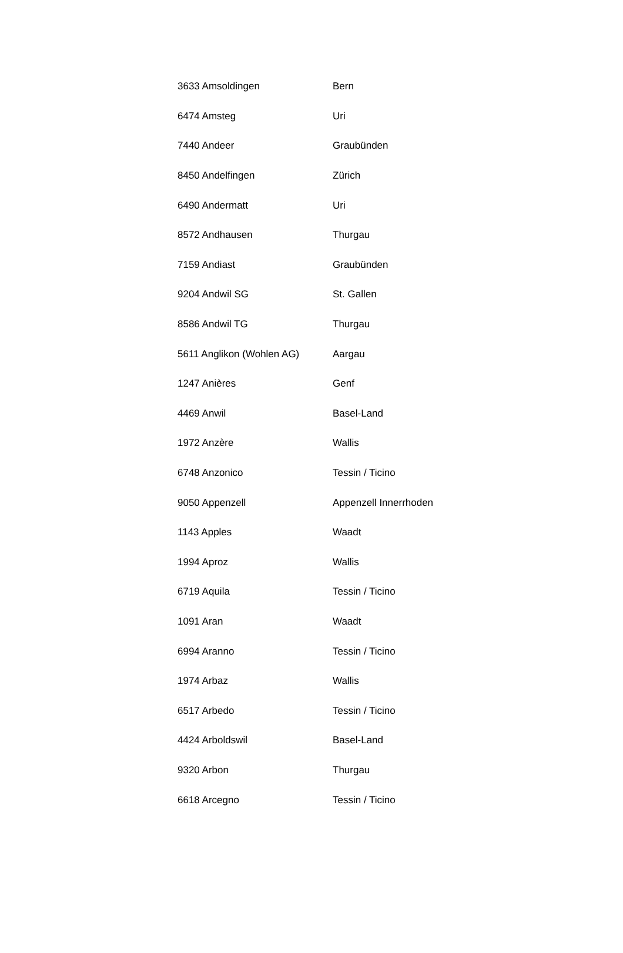| 3633 Amsoldingen | Bern |
| 6474 Amsteg | Uri |
| 7440 Andeer | Graubünden |
| 8450 Andelfingen | Zürich |
| 6490 Andermatt | Uri |
| 8572 Andhausen | Thurgau |
| 7159 Andiast | Graubünden |
| 9204 Andwil SG | St. Gallen |
| 8586 Andwil TG | Thurgau |
| 5611 Anglikon (Wohlen AG) | Aargau |
| 1247 Anières | Genf |
| 4469 Anwil | Basel-Land |
| 1972 Anzère | Wallis |
| 6748 Anzonico | Tessin / Ticino |
| 9050 Appenzell | Appenzell Innerrhoden |
| 1143 Apples | Waadt |
| 1994 Aproz | Wallis |
| 6719 Aquila | Tessin / Ticino |
| 1091 Aran | Waadt |
| 6994 Aranno | Tessin / Ticino |
| 1974 Arbaz | Wallis |
| 6517 Arbedo | Tessin / Ticino |
| 4424 Arboldswil | Basel-Land |
| 9320 Arbon | Thurgau |
| 6618 Arcegno | Tessin / Ticino |